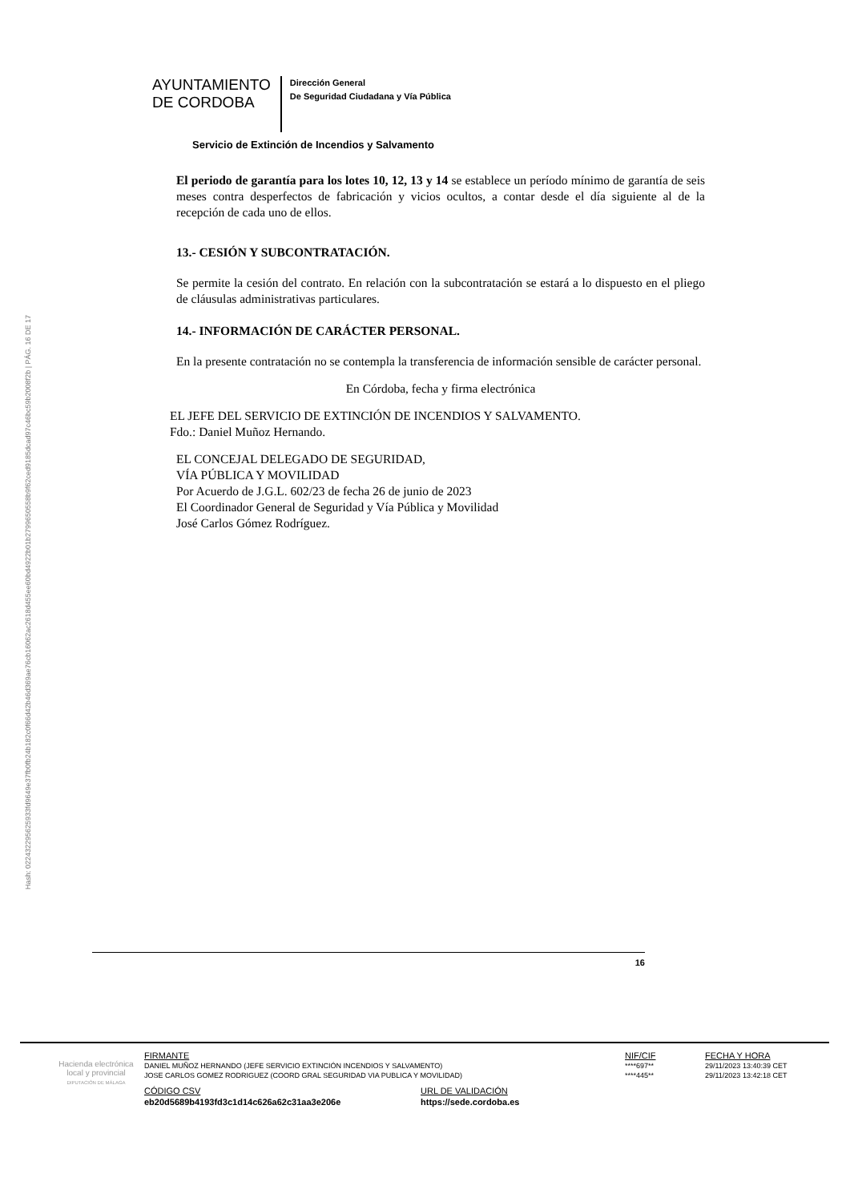Hash: 02243229562593​3fd9649e37fb0fb24b182c0f66d42b46d369ae76cb16062ac2618d455ee60bd4922b01b279965055​8b9f62ced9185dcad97c46bc59b2008f2b | PÁG. 16 DE 17
AYUNTAMIENTO
DE CORDOBA
Dirección General
De Seguridad Ciudadana y Vía Pública
Servicio de Extinción de Incendios y Salvamento
El periodo de garantía para los lotes 10, 12, 13 y 14 se establece un período mínimo de garantía de seis meses contra desperfectos de fabricación y vicios ocultos, a contar desde el día siguiente al de la recepción de cada uno de ellos.
13.- CESIÓN Y SUBCONTRATACIÓN.
Se permite la cesión del contrato. En relación con la subcontratación se estará a lo dispuesto en el pliego de cláusulas administrativas particulares.
14.- INFORMACIÓN DE CARÁCTER PERSONAL.
En la presente contratación no se contempla la transferencia de información sensible de carácter personal.
En Córdoba, fecha y firma electrónica
EL JEFE DEL SERVICIO DE EXTINCIÓN DE INCENDIOS Y SALVAMENTO.
Fdo.: Daniel Muñoz Hernando.
EL CONCEJAL DELEGADO DE SEGURIDAD,
VÍA PÚBLICA Y MOVILIDAD
Por Acuerdo de J.G.L. 602/23 de fecha 26 de junio de 2023
El Coordinador General de Seguridad y Vía Pública y Movilidad
José Carlos Gómez Rodríguez.
16
Hacienda electrónica
local y provincial
DIPUTACIÓN DE MÁLAGA
| FIRMANTE | NIF/CIF | FECHA Y HORA |
| --- | --- | --- |
| DANIEL MUÑOZ HERNANDO (JEFE SERVICIO EXTINCIÓN INCENDIOS Y SALVAMENTO) | ****697** | 29/11/2023 13:40:39 CET |
| JOSE CARLOS GOMEZ RODRIGUEZ (COORD GRAL SEGURIDAD VIA PUBLICA Y MOVILIDAD) | ****445** | 29/11/2023 13:42:18 CET |
| CÓDIGO CSV | URL DE VALIDACIÓN |
| --- | --- |
| eb20d5689b4193fd3c1d14c626a62c31aa3e206e | https://sede.cordoba.es |